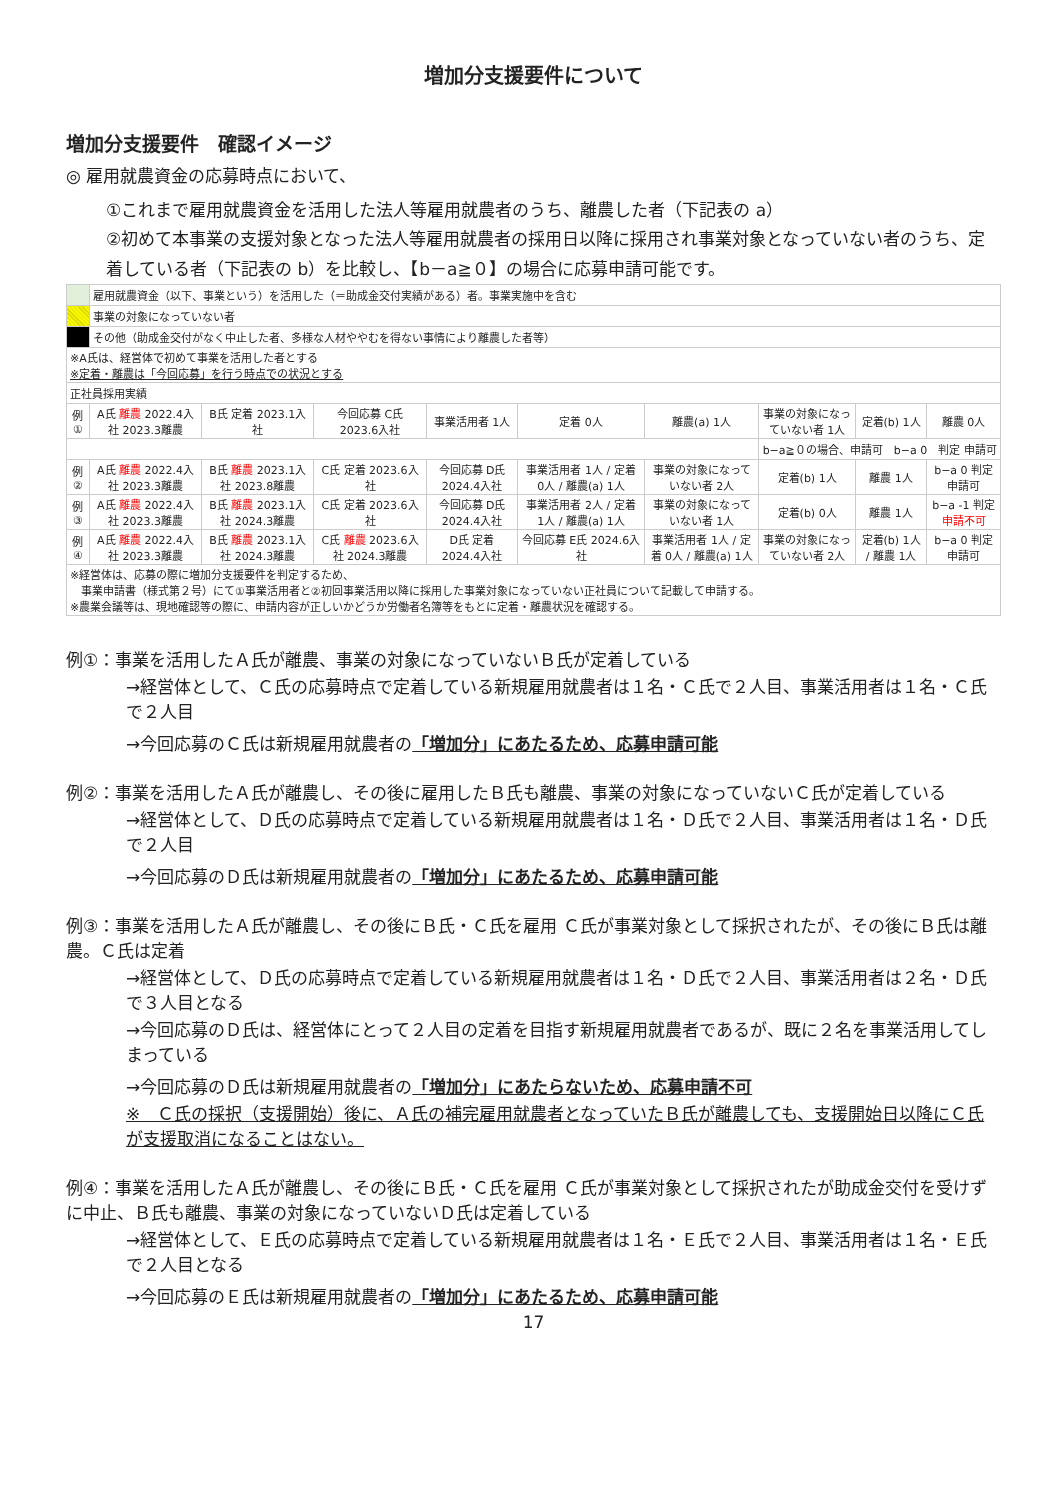増加分支援要件について
増加分支援要件　確認イメージ
◎ 雇用就農資金の応募時点において、
①これまで雇用就農資金を活用した法人等雇用就農者のうち、離農した者（下記表の a）
②初めて本事業の支援対象となった法人等雇用就農者の採用日以降に採用され事業対象となっていない者のうち、定着している者（下記表の b）を比較し、【b－a≧０】の場合に応募申請可能です。
| | 雇用就農資金（以下、事業という）を活用した（＝助成金交付実績がある）者。事業実施中を含む | | | | | | | | |
| | 事業の対象になっていない者 | | | | | | | | |
| | その他（助成金交付がなく中止した者、多様な人材ややむを得ない事情により離農した者等） | | | | | | | | |
| ※A氏は、経営体で初めて事業を活用した者とする ※定着・離農は「今回応募」を行う時点での状況とする | | | | | | | | | |
| 正社員採用実績 | | | | | | | | | |
| 例① | A氏 離農 2022.4入社 2023.3離農 | B氏 定着 2023.1入社 | 今回応募 C氏 2023.6入社 | 事業活用者 1人 | 定着 0人 | 離農(a) 1人 | 事業の対象になっていない者 1人 | 定着(b) 1人 | 離農 0人 |
| | | | | | | | b−a≧０の場合、申請可 b−a 0 判定 申請可 | | |
| 例② | A氏 離農 2022.4入社 2023.3離農 | B氏 離農 2023.1入社 2023.8離農 | C氏 定着 2023.6入社 | 今回応募 D氏 2024.4入社 | 事業活用者 1人 / 定着 0人 / 離農(a) 1人 | 事業の対象になっていない者 2人 | 定着(b) 1人 | 離農 1人 | b−a 0 判定 申請可 |
| 例③ | A氏 離農 2022.4入社 2023.3離農 | B氏 離農 2023.1入社 2024.3離農 | C氏 定着 2023.6入社 | 今回応募 D氏 2024.4入社 | 事業活用者 2人 / 定着 1人 / 離農(a) 1人 | 事業の対象になっていない者 1人 | 定着(b) 0人 | 離農 1人 | b−a -1 判定 申請不可 |
| 例④ | A氏 離農 2022.4入社 2023.3離農 | B氏 離農 2023.1入社 2024.3離農 | C氏 離農 2023.6入社 2024.3離農 | D氏 定着 2024.4入社 | 今回応募 E氏 2024.6入社 | 事業活用者 1人 / 定着 0人 / 離農(a) 1人 | 事業の対象になっていない者 2人 | 定着(b) 1人 / 離農 1人 | b−a 0 判定 申請可 |
| ※経営体は、応募の際に増加分支援要件を判定するため、 事業申請書（様式第２号）にて①事業活用者と②初回事業活用以降に採用した事業対象になっていない正社員について記載して申請する。 ※農業会議等は、現地確認等の際に、申請内容が正しいかどうか労働者名簿等をもとに定着・離農状況を確認する。 | | | | | | | | | |
例①：事業を活用したＡ氏が離農、事業の対象になっていないＢ氏が定着している
→経営体として、Ｃ氏の応募時点で定着している新規雇用就農者は１名・Ｃ氏で２人目、事業活用者は１名・Ｃ氏で２人目
→今回応募のＣ氏は新規雇用就農者の「増加分」にあたるため、応募申請可能
例②：事業を活用したＡ氏が離農し、その後に雇用したＢ氏も離農、事業の対象になっていないＣ氏が定着している
→経営体として、Ｄ氏の応募時点で定着している新規雇用就農者は１名・Ｄ氏で２人目、事業活用者は１名・Ｄ氏で２人目
→今回応募のＤ氏は新規雇用就農者の「増加分」にあたるため、応募申請可能
例③：事業を活用したＡ氏が離農し、その後にＢ氏・Ｃ氏を雇用 Ｃ氏が事業対象として採択されたが、その後にＢ氏は離農。Ｃ氏は定着
→経営体として、Ｄ氏の応募時点で定着している新規雇用就農者は１名・Ｄ氏で２人目、事業活用者は２名・Ｄ氏で３人目となる
→今回応募のＤ氏は、経営体にとって２人目の定着を目指す新規雇用就農者であるが、既に２名を事業活用してしまっている
→今回応募のＤ氏は新規雇用就農者の「増加分」にあたらないため、応募申請不可
※　Ｃ氏の採択（支援開始）後に、Ａ氏の補完雇用就農者となっていたＢ氏が離農しても、支援開始日以降にＣ氏が支援取消になることはない。
例④：事業を活用したＡ氏が離農し、その後にＢ氏・Ｃ氏を雇用 Ｃ氏が事業対象として採択されたが助成金交付を受けずに中止、Ｂ氏も離農、事業の対象になっていないＤ氏は定着している
→経営体として、Ｅ氏の応募時点で定着している新規雇用就農者は１名・Ｅ氏で２人目、事業活用者は１名・Ｅ氏で２人目となる
→今回応募のＥ氏は新規雇用就農者の「増加分」にあたるため、応募申請可能
17